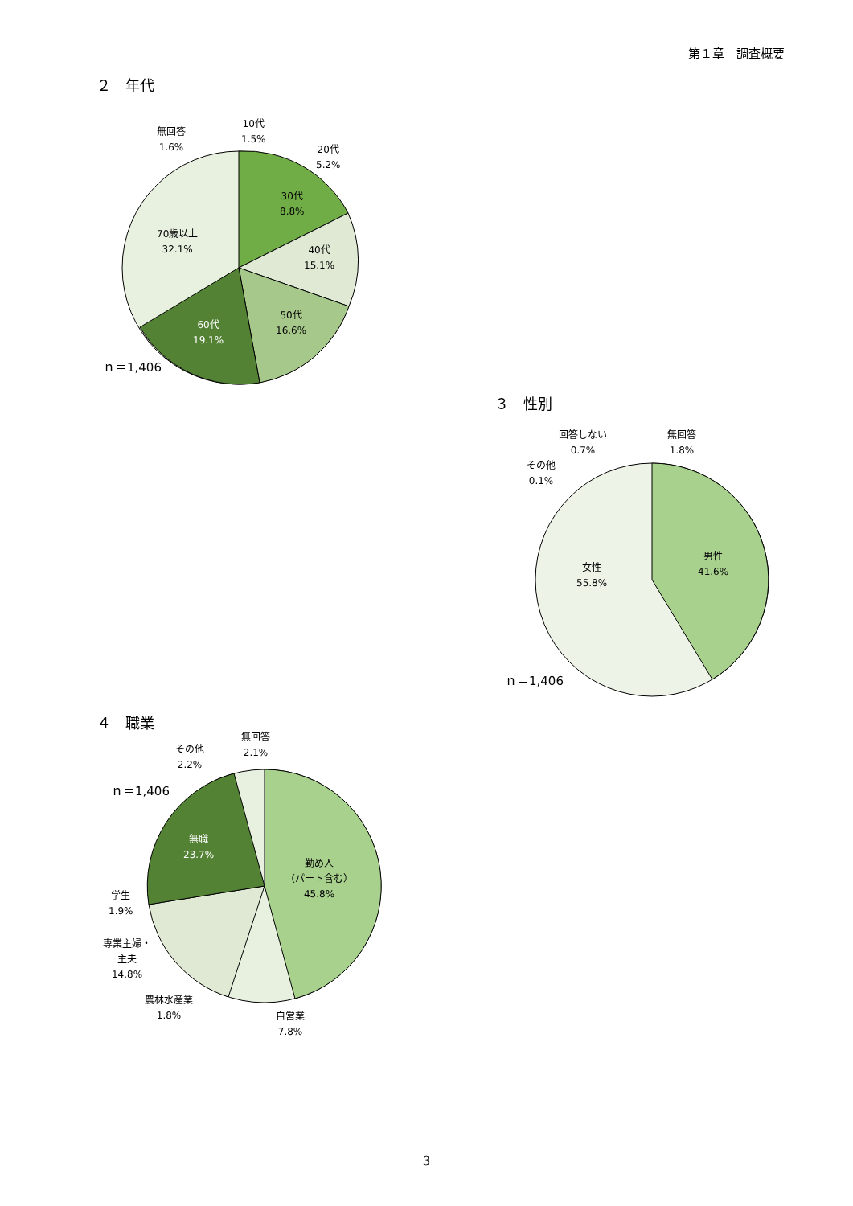第１章　調査概要
２　年代
無回答
1.6%
10代
1.5%
20代
5.2%
30代
8.8%
40代
15.1%
50代
16.6%
60代
19.1%
70歳以上
32.1%
ｎ＝1,406
３　性別
回答しない
0.7%
無回答
1.8%
その他
0.1%
男性
41.6%
女性
55.8%
ｎ＝1,406
４　職業
その他
2.2%
無回答
2.1%
ｎ＝1,406
無職
23.7%
勤め人
（パート含む）
45.8%
学生
1.9%
専業主婦・
主夫
14.8%
農林水産業
1.8%
自営業
7.8%
3